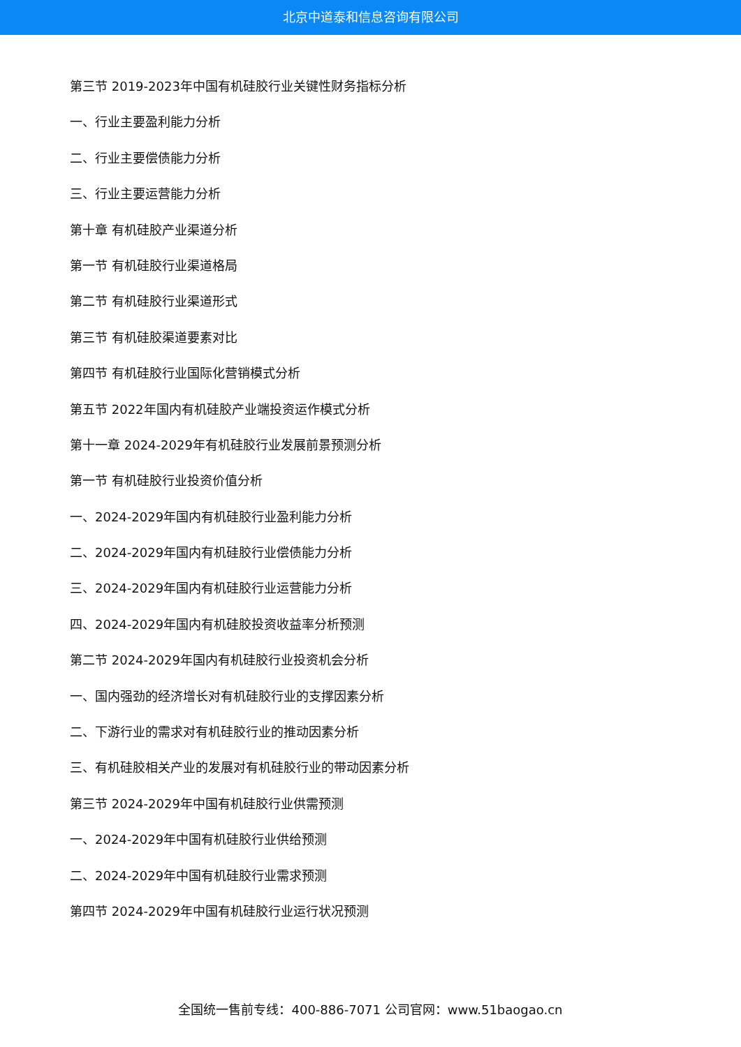北京中道泰和信息咨询有限公司
第三节 2019-2023年中国有机硅胶行业关键性财务指标分析
一、行业主要盈利能力分析
二、行业主要偿债能力分析
三、行业主要运营能力分析
第十章 有机硅胶产业渠道分析
第一节 有机硅胶行业渠道格局
第二节 有机硅胶行业渠道形式
第三节 有机硅胶渠道要素对比
第四节 有机硅胶行业国际化营销模式分析
第五节 2022年国内有机硅胶产业端投资运作模式分析
第十一章 2024-2029年有机硅胶行业发展前景预测分析
第一节 有机硅胶行业投资价值分析
一、2024-2029年国内有机硅胶行业盈利能力分析
二、2024-2029年国内有机硅胶行业偿债能力分析
三、2024-2029年国内有机硅胶行业运营能力分析
四、2024-2029年国内有机硅胶投资收益率分析预测
第二节 2024-2029年国内有机硅胶行业投资机会分析
一、国内强劲的经济增长对有机硅胶行业的支撑因素分析
二、下游行业的需求对有机硅胶行业的推动因素分析
三、有机硅胶相关产业的发展对有机硅胶行业的带动因素分析
第三节 2024-2029年中国有机硅胶行业供需预测
一、2024-2029年中国有机硅胶行业供给预测
二、2024-2029年中国有机硅胶行业需求预测
第四节 2024-2029年中国有机硅胶行业运行状况预测
全国统一售前专线：400-886-7071 公司官网：www.51baogao.cn